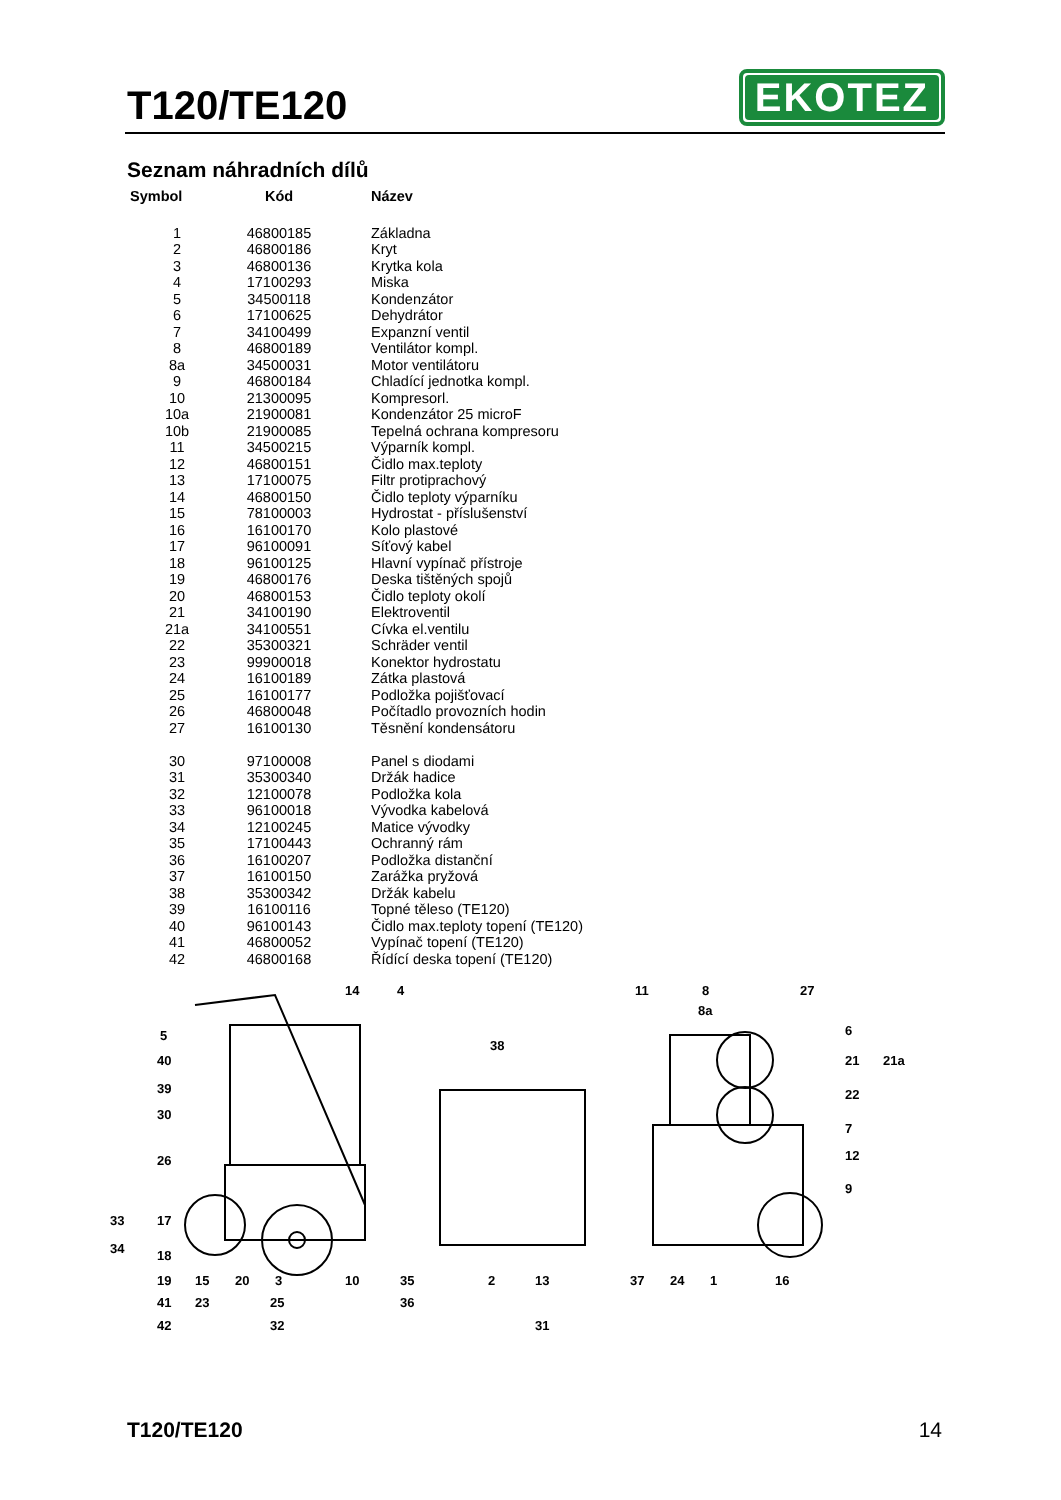T120/TE120
EKOTEZ
Seznam náhradních dílů
| Symbol | Kód | Název |
| --- | --- | --- |
| 1 | 46800185 | Základna |
| 2 | 46800186 | Kryt |
| 3 | 46800136 | Krytka kola |
| 4 | 17100293 | Miska |
| 5 | 34500118 | Kondenzátor |
| 6 | 17100625 | Dehydrátor |
| 7 | 34100499 | Expanzní ventil |
| 8 | 46800189 | Ventilátor kompl. |
| 8a | 34500031 | Motor ventilátoru |
| 9 | 46800184 | Chladící jednotka kompl. |
| 10 | 21300095 | Kompresorl. |
| 10a | 21900081 | Kondenzátor 25 microF |
| 10b | 21900085 | Tepelná ochrana kompresoru |
| 11 | 34500215 | Výparník kompl. |
| 12 | 46800151 | Čidlo max.teploty |
| 13 | 17100075 | Filtr protiprachový |
| 14 | 46800150 | Čidlo teploty výparníku |
| 15 | 78100003 | Hydrostat - příslušenství |
| 16 | 16100170 | Kolo plastové |
| 17 | 96100091 | Síťový kabel |
| 18 | 96100125 | Hlavní vypínač přístroje |
| 19 | 46800176 | Deska tištěných spojů |
| 20 | 46800153 | Čidlo teploty okolí |
| 21 | 34100190 | Elektroventil |
| 21a | 34100551 | Cívka el.ventilu |
| 22 | 35300321 | Schräder ventil |
| 23 | 99900018 | Konektor hydrostatu |
| 24 | 16100189 | Zátka plastová |
| 25 | 16100177 | Podložka pojišťovací |
| 26 | 46800048 | Počítadlo provozních hodin |
| 27 | 16100130 | Těsnění kondensátoru |
| 30 | 97100008 | Panel s diodami |
| 31 | 35300340 | Držák hadice |
| 32 | 12100078 | Podložka kola |
| 33 | 96100018 | Vývodka kabelová |
| 34 | 12100245 | Matice vývodky |
| 35 | 17100443 | Ochranný rám |
| 36 | 16100207 | Podložka distanční |
| 37 | 16100150 | Zarážka pryžová |
| 38 | 35300342 | Držák kabelu |
| 39 | 16100116 | Topné těleso (TE120) |
| 40 | 96100143 | Čidlo max.teploty topení (TE120) |
| 41 | 46800052 | Vypínač topení (TE120) |
| 42 | 46800168 | Řídící deska topení (TE120) |
14
4
5
40
39
30
26
33
34
17
18
19
41
42
15
23
20
3
25
32
10
35
36
38
2
13
31
11
8
8a
27
6
21
21a
22
7
12
9
37
24
1
16
T120/TE120 14